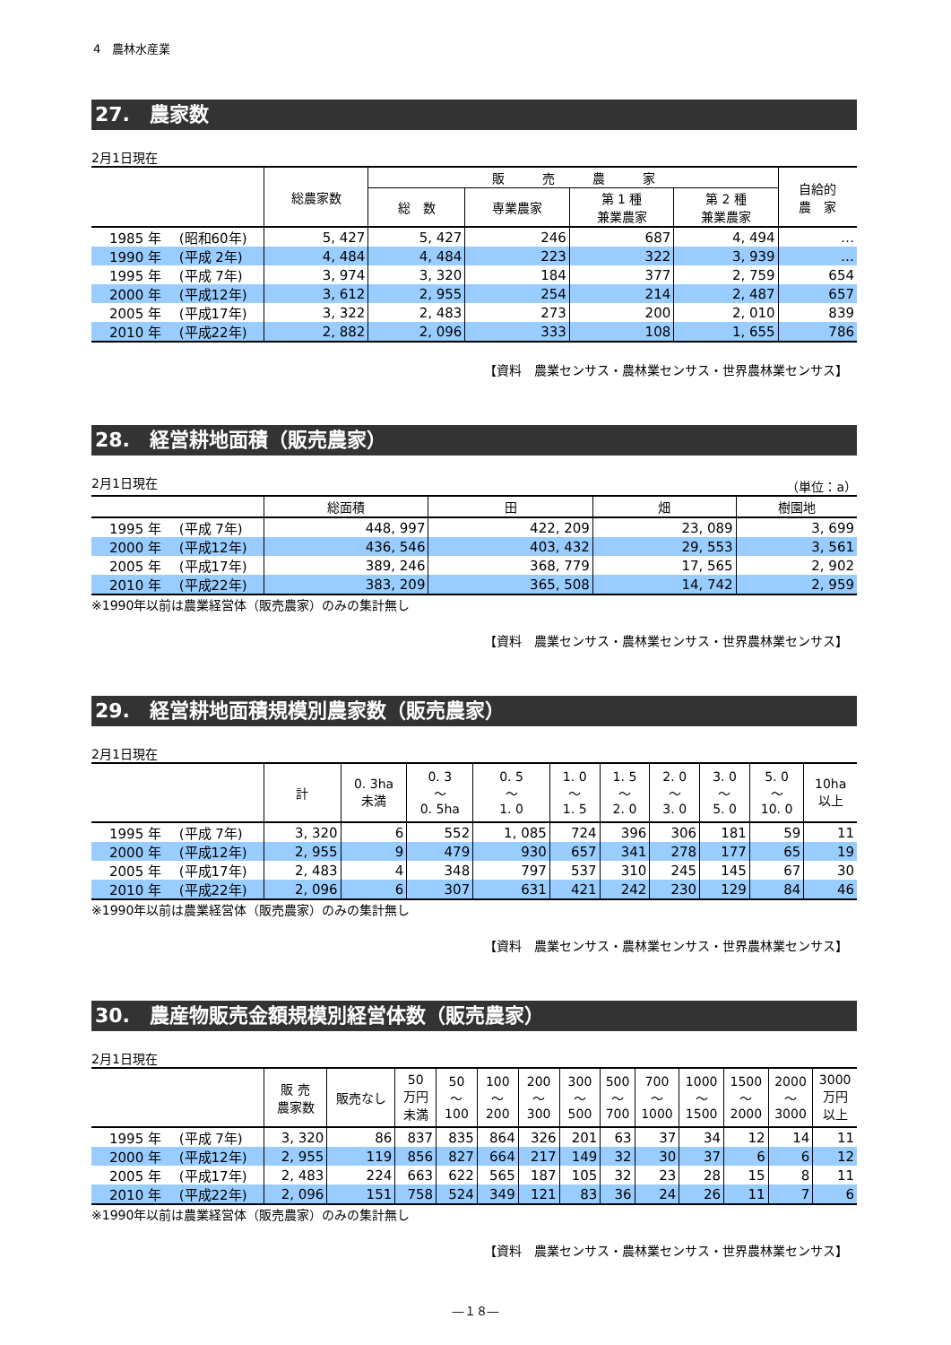4　農林水産業
27.　農家数
2月1日現在
| | 総農家数 | 販 売 農 家 | | | | 自給的 農 家 |
| --- | --- | --- | --- | --- | --- | --- |
| | | 総 数 | 専業農家 | 第 1 種 兼業農家 | 第 2 種 兼業農家 | |
| 1985 年 (昭和60年) | 5, 427 | 5, 427 | 246 | 687 | 4, 494 | … |
| 1990 年 (平成 2年) | 4, 484 | 4, 484 | 223 | 322 | 3, 939 | … |
| 1995 年 (平成 7年) | 3, 974 | 3, 320 | 184 | 377 | 2, 759 | 654 |
| 2000 年 (平成12年) | 3, 612 | 2, 955 | 254 | 214 | 2, 487 | 657 |
| 2005 年 (平成17年) | 3, 322 | 2, 483 | 273 | 200 | 2, 010 | 839 |
| 2010 年 (平成22年) | 2, 882 | 2, 096 | 333 | 108 | 1, 655 | 786 |
【資料　農業センサス・農林業センサス・世界農林業センサス】
28.　経営耕地面積（販売農家）
2月1日現在 （単位：a）
| | 総面積 | 田 | 畑 | 樹園地 |
| --- | --- | --- | --- | --- |
| 1995 年 (平成 7年) | 448, 997 | 422, 209 | 23, 089 | 3, 699 |
| 2000 年 (平成12年) | 436, 546 | 403, 432 | 29, 553 | 3, 561 |
| 2005 年 (平成17年) | 389, 246 | 368, 779 | 17, 565 | 2, 902 |
| 2010 年 (平成22年) | 383, 209 | 365, 508 | 14, 742 | 2, 959 |
※1990年以前は農業経営体（販売農家）のみの集計無し
【資料　農業センサス・農林業センサス・世界農林業センサス】
29.　経営耕地面積規模別農家数（販売農家）
2月1日現在
| | 計 | 0. 3ha 未満 | 0. 3 ～ 0. 5ha | 0. 5 ～ 1. 0 | 1. 0 ～ 1. 5 | 1. 5 ～ 2. 0 | 2. 0 ～ 3. 0 | 3. 0 ～ 5. 0 | 5. 0 ～ 10. 0 | 10ha 以上 |
| --- | --- | --- | --- | --- | --- | --- | --- | --- | --- | --- |
| 1995 年 (平成 7年) | 3, 320 | 6 | 552 | 1, 085 | 724 | 396 | 306 | 181 | 59 | 11 |
| 2000 年 (平成12年) | 2, 955 | 9 | 479 | 930 | 657 | 341 | 278 | 177 | 65 | 19 |
| 2005 年 (平成17年) | 2, 483 | 4 | 348 | 797 | 537 | 310 | 245 | 145 | 67 | 30 |
| 2010 年 (平成22年) | 2, 096 | 6 | 307 | 631 | 421 | 242 | 230 | 129 | 84 | 46 |
※1990年以前は農業経営体（販売農家）のみの集計無し
【資料　農業センサス・農林業センサス・世界農林業センサス】
30.　農産物販売金額規模別経営体数（販売農家）
2月1日現在
| | 販 売 農家数 | 販売なし | 50 万円 未満 | 50 ～ 100 | 100 ～ 200 | 200 ～ 300 | 300 ～ 500 | 500 ～ 700 | 700 ～ 1000 | 1000 ～ 1500 | 1500 ～ 2000 | 2000 ～ 3000 | 3000 万円 以上 |
| --- | --- | --- | --- | --- | --- | --- | --- | --- | --- | --- | --- | --- | --- |
| 1995 年 (平成 7年) | 3, 320 | 86 | 837 | 835 | 864 | 326 | 201 | 63 | 37 | 34 | 12 | 14 | 11 |
| 2000 年 (平成12年) | 2, 955 | 119 | 856 | 827 | 664 | 217 | 149 | 32 | 30 | 37 | 6 | 6 | 12 |
| 2005 年 (平成17年) | 2, 483 | 224 | 663 | 622 | 565 | 187 | 105 | 32 | 23 | 28 | 15 | 8 | 11 |
| 2010 年 (平成22年) | 2, 096 | 151 | 758 | 524 | 349 | 121 | 83 | 36 | 24 | 26 | 11 | 7 | 6 |
※1990年以前は農業経営体（販売農家）のみの集計無し
【資料　農業センサス・農林業センサス・世界農林業センサス】
―１８―